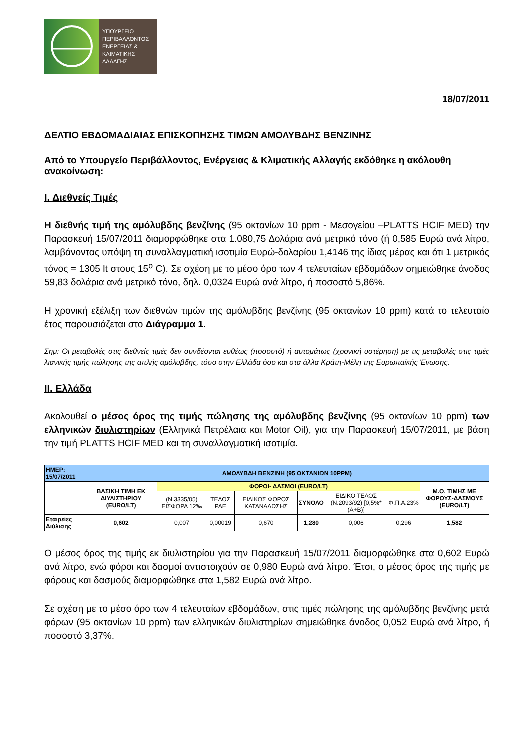ΥΠΟΥΡΓΕΙΟ
ΠΕΡΙΒΑΛΛΟΝΤΟΣ
ΕΝΕΡΓΕΙΑΣ &
ΚΛΙΜΑΤΙΚΗΣ
ΑΛΛΑΓΗΣ
18/07/2011
ΔΕΛΤΙΟ ΕΒΔΟΜΑΔΙΑΙΑΣ ΕΠΙΣΚΟΠΗΣΗΣ ΤΙΜΩΝ ΑΜΟΛΥΒΔΗΣ ΒΕΝΖΙΝΗΣ
Από το Υπουργείο Περιβάλλοντος, Ενέργειας & Κλιματικής Αλλαγής εκδόθηκε η ακόλουθη ανακοίνωση:
Ι. Διεθνείς Τιμές
Η διεθνής τιμή της αμόλυβδης βενζίνης (95 οκτανίων 10 ppm - Μεσογείου –PLATTS HCIF MED) την Παρασκευή 15/07/2011 διαμορφώθηκε στα 1.080,75 Δολάρια ανά μετρικό τόνο (ή 0,585 Ευρώ ανά λίτρο, λαμβάνοντας υπόψη τη συναλλαγματική ισοτιμία Ευρώ-δολαρίου 1,4146 της ίδιας μέρας και ότι 1 μετρικός τόνος = 1305 lt στους 15<sup>o</sup> C). Σε σχέση με το μέσο όρο των 4 τελευταίων εβδομάδων σημειώθηκε άνοδος 59,83 δολάρια ανά μετρικό τόνο, δηλ. 0,0324 Ευρώ ανά λίτρο, ή ποσοστό 5,86%.
Η χρονική εξέλιξη των διεθνών τιμών της αμόλυβδης βενζίνης (95 οκτανίων 10 ppm) κατά το τελευταίο έτος παρουσιάζεται στο Διάγραμμα 1.
Σημ: Οι μεταβολές στις διεθνείς τιμές δεν συνδέονται ευθέως (ποσοστό) ή αυτομάτως (χρονική υστέρηση) με τις μεταβολές στις τιμές λιανικής τιμής πώλησης της απλής αμόλυβδης, τόσο στην Ελλάδα όσο και στα άλλα Κράτη-Μέλη της Ευρωπαϊκής Ένωσης.
ΙΙ. Ελλάδα
Ακολουθεί ο μέσος όρος της τιμής πώλησης της αμόλυβδης βενζίνης (95 οκτανίων 10 ppm) των ελληνικών διυλιστηρίων (Ελληνικά Πετρέλαια και Motor Oil), για την Παρασκευή 15/07/2011, με βάση την τιμή PLATTS HCIF MED και τη συναλλαγματική ισοτιμία.
| ΗΜΕΡ: 15/07/2011 | ΑΜΟΛΥΒΔΗ ΒΕΝΖΙΝΗ (95 ΟΚΤΑΝΙΩΝ 10PPM) | | | | | | | |
| | ΒΑΣΙΚΗ ΤΙΜΗ ΕΚ ΔΙΥΛΙΣΤΗΡΙΟΥ (EURO/LT) | ΦΟΡΟΙ- ΔΑΣΜΟΙ (EURO/LT) | | | | | | Μ.Ο. ΤΙΜΗΣ ΜΕ ΦΟΡΟΥΣ-ΔΑΣΜΟΥΣ (EURO/LT) |
| | | (Ν.3335/05) ΕΙΣΦΟΡΑ 12‰ | ΤΕΛΟΣ ΡΑΕ | ΕΙΔΙΚΟΣ ΦΟΡΟΣ ΚΑΤΑΝΑΛΩΣΗΣ | ΣΥΝΟΛΟ | ΕΙΔΙΚΟ ΤΕΛΟΣ (Ν.2093/92) [0,5%*(Α+Β)] | Φ.Π.Α.23% | |
| Εταιρείες Διύλισης | 0,602 | 0,007 | 0,00019 | 0,670 | 1,280 | 0,006 | 0,296 | 1,582 |
Ο μέσος όρος της τιμής εκ διυλιστηρίου για την Παρασκευή 15/07/2011 διαμορφώθηκε στα 0,602 Ευρώ ανά λίτρο, ενώ φόροι και δασμοί αντιστοιχούν σε 0,980 Ευρώ ανά λίτρο. Έτσι, ο μέσος όρος της τιμής με φόρους και δασμούς διαμορφώθηκε στα 1,582 Ευρώ ανά λίτρο.
Σε σχέση με το μέσο όρο των 4 τελευταίων εβδομάδων, στις τιμές πώλησης της αμόλυβδης βενζίνης μετά φόρων (95 οκτανίων 10 ppm) των ελληνικών διυλιστηρίων σημειώθηκε άνοδος 0,052 Ευρώ ανά λίτρο, ή ποσοστό 3,37%.